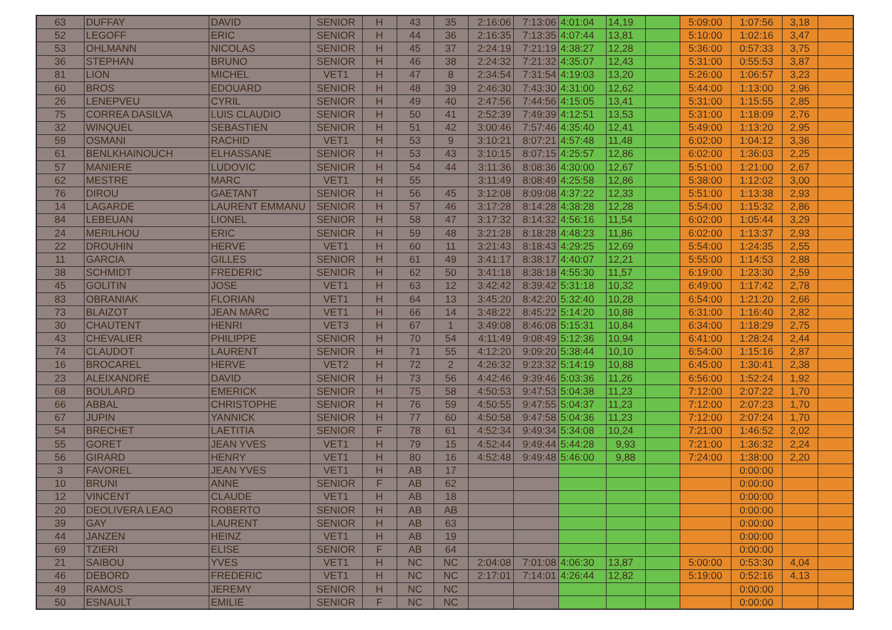| 63 | DUFFAY | DAVID | SENIOR | H | 43 | 35 | 2:16:06 | 7:13:06 | 4:01:04 | 14,19 | | 5:09:00 | 1:07:56 | 3,18 | |
| 52 | LEGOFF | ERIC | SENIOR | H | 44 | 36 | 2:16:35 | 7:13:35 | 4:07:44 | 13,81 | | 5:10:00 | 1:02:16 | 3,47 | |
| 53 | OHLMANN | NICOLAS | SENIOR | H | 45 | 37 | 2:24:19 | 7:21:19 | 4:38:27 | 12,28 | | 5:36:00 | 0:57:33 | 3,75 | |
| 36 | STEPHAN | BRUNO | SENIOR | H | 46 | 38 | 2:24:32 | 7:21:32 | 4:35:07 | 12,43 | | 5:31:00 | 0:55:53 | 3,87 | |
| 81 | LION | MICHEL | VET1 | H | 47 | 8 | 2:34:54 | 7:31:54 | 4:19:03 | 13,20 | | 5:26:00 | 1:06:57 | 3,23 | |
| 60 | BROS | EDOUARD | SENIOR | H | 48 | 39 | 2:46:30 | 7:43:30 | 4:31:00 | 12,62 | | 5:44:00 | 1:13:00 | 2,96 | |
| 26 | LENEPVEU | CYRIL | SENIOR | H | 49 | 40 | 2:47:56 | 7:44:56 | 4:15:05 | 13,41 | | 5:31:00 | 1:15:55 | 2,85 | |
| 75 | CORREA DASILVA | LUIS CLAUDIO | SENIOR | H | 50 | 41 | 2:52:39 | 7:49:39 | 4:12:51 | 13,53 | | 5:31:00 | 1:18:09 | 2,76 | |
| 32 | WINQUEL | SEBASTIEN | SENIOR | H | 51 | 42 | 3:00:46 | 7:57:46 | 4:35:40 | 12,41 | | 5:49:00 | 1:13:20 | 2,95 | |
| 59 | OSMANI | RACHID | VET1 | H | 53 | 9 | 3:10:21 | 8:07:21 | 4:57:48 | 11,48 | | 6:02:00 | 1:04:12 | 3,36 | |
| 61 | BENLKHAINOUCH | ELHASSANE | SENIOR | H | 53 | 43 | 3:10:15 | 8:07:15 | 4:25:57 | 12,86 | | 6:02:00 | 1:36:03 | 2,25 | |
| 57 | MANIERE | LUDOVIC | SENIOR | H | 54 | 44 | 3:11:36 | 8:08:36 | 4:30:00 | 12,67 | | 5:51:00 | 1:21:00 | 2,67 | |
| 62 | MESTRE | MARC | VET1 | H | 55 | | 3:11:49 | 8:08:49 | 4:25:58 | 12,86 | | 5:38:00 | 1:12:02 | 3,00 | |
| 76 | DIROU | GAETANT | SENIOR | H | 56 | 45 | 3:12:08 | 8:09:08 | 4:37:22 | 12,33 | | 5:51:00 | 1:13:38 | 2,93 | |
| 14 | LAGARDE | LAURENT EMMANU | SENIOR | H | 57 | 46 | 3:17:28 | 8:14:28 | 4:38:28 | 12,28 | | 5:54:00 | 1:15:32 | 2,86 | |
| 84 | LEBEUAN | LIONEL | SENIOR | H | 58 | 47 | 3:17:32 | 8:14:32 | 4:56:16 | 11,54 | | 6:02:00 | 1:05:44 | 3,29 | |
| 24 | MERILHOU | ERIC | SENIOR | H | 59 | 48 | 3:21:28 | 8:18:28 | 4:48:23 | 11,86 | | 6:02:00 | 1:13:37 | 2,93 | |
| 22 | DROUHIN | HERVE | VET1 | H | 60 | 11 | 3:21:43 | 8:18:43 | 4:29:25 | 12,69 | | 5:54:00 | 1:24:35 | 2,55 | |
| 11 | GARCIA | GILLES | SENIOR | H | 61 | 49 | 3:41:17 | 8:38:17 | 4:40:07 | 12,21 | | 5:55:00 | 1:14:53 | 2,88 | |
| 38 | SCHMIDT | FREDERIC | SENIOR | H | 62 | 50 | 3:41:18 | 8:38:18 | 4:55:30 | 11,57 | | 6:19:00 | 1:23:30 | 2,59 | |
| 45 | GOLITIN | JOSE | VET1 | H | 63 | 12 | 3:42:42 | 8:39:42 | 5:31:18 | 10,32 | | 6:49:00 | 1:17:42 | 2,78 | |
| 83 | OBRANIAK | FLORIAN | VET1 | H | 64 | 13 | 3:45:20 | 8:42:20 | 5:32:40 | 10,28 | | 6:54:00 | 1:21:20 | 2,66 | |
| 73 | BLAIZOT | JEAN MARC | VET1 | H | 66 | 14 | 3:48:22 | 8:45:22 | 5:14:20 | 10,88 | | 6:31:00 | 1:16:40 | 2,82 | |
| 30 | CHAUTENT | HENRI | VET3 | H | 67 | 1 | 3:49:08 | 8:46:08 | 5:15:31 | 10,84 | | 6:34:00 | 1:18:29 | 2,75 | |
| 43 | CHEVALIER | PHILIPPE | SENIOR | H | 70 | 54 | 4:11:49 | 9:08:49 | 5:12:36 | 10,94 | | 6:41:00 | 1:28:24 | 2,44 | |
| 74 | CLAUDOT | LAURENT | SENIOR | H | 71 | 55 | 4:12:20 | 9:09:20 | 5:38:44 | 10,10 | | 6:54:00 | 1:15:16 | 2,87 | |
| 16 | BROCAREL | HERVE | VET2 | H | 72 | 2 | 4:26:32 | 9:23:32 | 5:14:19 | 10,88 | | 6:45:00 | 1:30:41 | 2,38 | |
| 23 | ALEIXANDRE | DAVID | SENIOR | H | 73 | 56 | 4:42:46 | 9:39:46 | 5:03:36 | 11,26 | | 6:56:00 | 1:52:24 | 1,92 | |
| 68 | BOULARD | EMERICK | SENIOR | H | 75 | 58 | 4:50:53 | 9:47:53 | 5:04:38 | 11,23 | | 7:12:00 | 2:07:22 | 1,70 | |
| 66 | ABBAL | CHRISTOPHE | SENIOR | H | 76 | 59 | 4:50:55 | 9:47:55 | 5:04:37 | 11,23 | | 7:12:00 | 2:07:23 | 1,70 | |
| 67 | JUPIN | YANNICK | SENIOR | H | 77 | 60 | 4:50:58 | 9:47:58 | 5:04:36 | 11,23 | | 7:12:00 | 2:07:24 | 1,70 | |
| 54 | BRECHET | LAETITIA | SENIOR | F | 78 | 61 | 4:52:34 | 9:49:34 | 5:34:08 | 10,24 | | 7:21:00 | 1:46:52 | 2,02 | |
| 55 | GORET | JEAN YVES | VET1 | H | 79 | 15 | 4:52:44 | 9:49:44 | 5:44:28 | 9,93 | | 7:21:00 | 1:36:32 | 2,24 | |
| 56 | GIRARD | HENRY | VET1 | H | 80 | 16 | 4:52:48 | 9:49:48 | 5:46:00 | 9,88 | | 7:24:00 | 1:38:00 | 2,20 | |
| 3 | FAVOREL | JEAN YVES | VET1 | H | AB | 17 | | | | | | | 0:00:00 | | |
| 10 | BRUNI | ANNE | SENIOR | F | AB | 62 | | | | | | | 0:00:00 | | |
| 12 | VINCENT | CLAUDE | VET1 | H | AB | 18 | | | | | | | 0:00:00 | | |
| 20 | DEOLIVERA LEAO | ROBERTO | SENIOR | H | AB | AB | | | | | | | 0:00:00 | | |
| 39 | GAY | LAURENT | SENIOR | H | AB | 63 | | | | | | | 0:00:00 | | |
| 44 | JANZEN | HEINZ | VET1 | H | AB | 19 | | | | | | | 0:00:00 | | |
| 69 | TZIERI | ELISE | SENIOR | F | AB | 64 | | | | | | | 0:00:00 | | |
| 21 | SAIBOU | YVES | VET1 | H | NC | NC | 2:04:08 | 7:01:08 | 4:06:30 | 13,87 | | 5:00:00 | 0:53:30 | 4,04 | |
| 46 | DEBORD | FREDERIC | VET1 | H | NC | NC | 2:17:01 | 7:14:01 | 4:26:44 | 12,82 | | 5:19:00 | 0:52:16 | 4,13 | |
| 49 | RAMOS | JEREMY | SENIOR | H | NC | NC | | | | | | | 0:00:00 | | |
| 50 | ESNAULT | EMILIE | SENIOR | F | NC | NC | | | | | | | 0:00:00 | | |